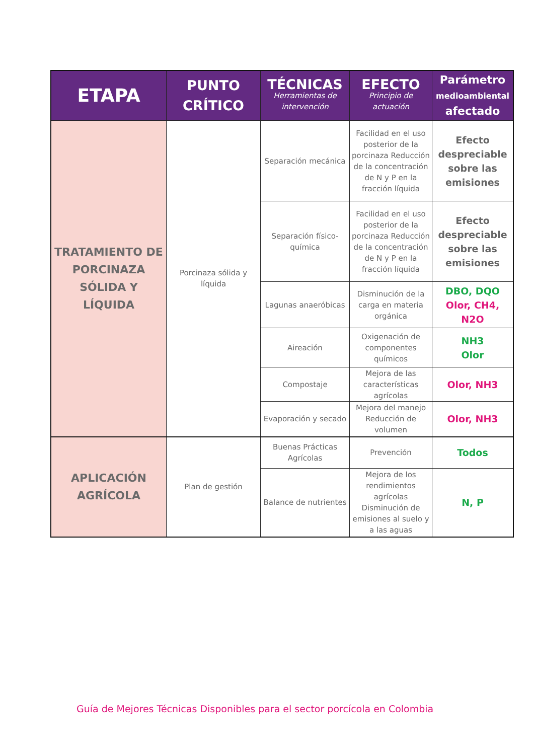| ETAPA | PUNTO CRÍTICO | TÉCNICAS Herramientas de intervención | EFECTO Principio de actuación | Parámetro medioambiental afectado |
| --- | --- | --- | --- | --- |
| TRATAMIENTO DE PORCINAZA SÓLIDA Y LÍQUIDA | Porcinaza sólida y líquida | Separación mecánica | Facilidad en el uso posterior de la porcinaza Reducción de la concentración de N y P en la fracción líquida | Efecto despreciable sobre las emisiones |
| | | Separación físico-química | Facilidad en el uso posterior de la porcinaza Reducción de la concentración de N y P en la fracción líquida | Efecto despreciable sobre las emisiones |
| | | Lagunas anaeróbicas | Disminución de la carga en materia orgánica | DBO, DQO Olor, CH4, N2O |
| | | Aireación | Oxigenación de componentes químicos | NH3 Olor |
| | | Compostaje | Mejora de las características agrícolas | Olor, NH3 |
| | | Evaporación y secado | Mejora del manejo Reducción de volumen | Olor, NH3 |
| APLICACIÓN AGRÍCOLA | Plan de gestión | Buenas Prácticas Agrícolas | Prevención | Todos |
| | | Balance de nutrientes | Mejora de los rendimientos agrícolas Disminución de emisiones al suelo y a las aguas | N, P |
Guía de Mejores Técnicas Disponibles para el sector porcícola en Colombia